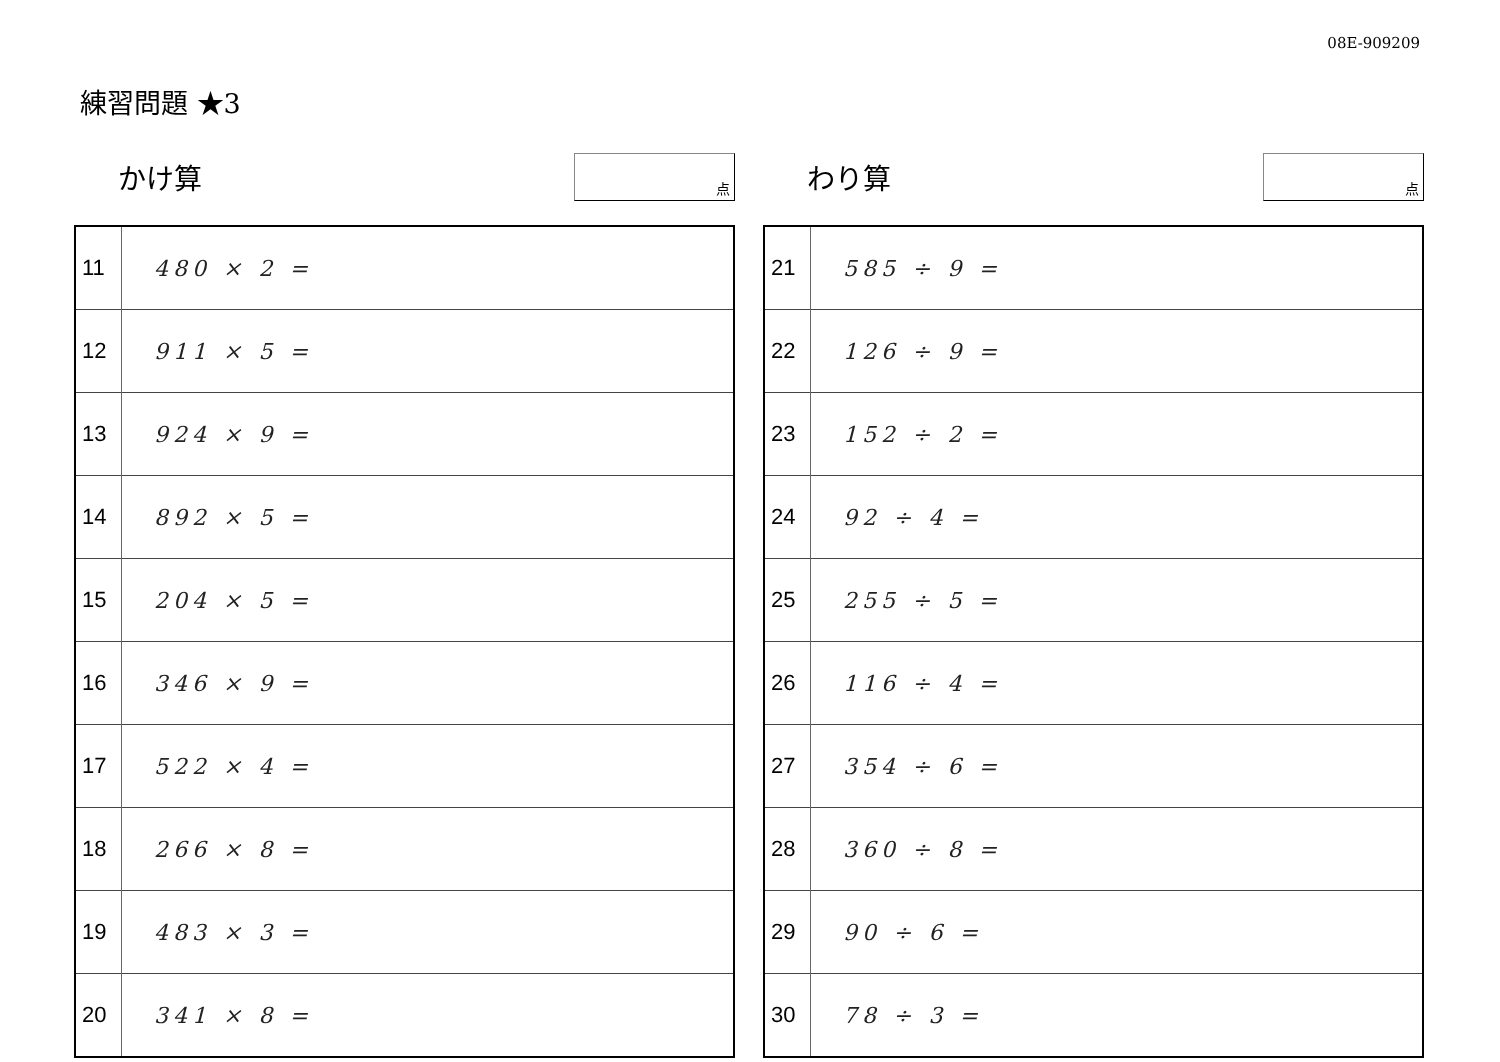08E-909209
練習問題 ★3
かけ算
点
| 11 | 480 × 2 = |
| 12 | 911 × 5 = |
| 13 | 924 × 9 = |
| 14 | 892 × 5 = |
| 15 | 204 × 5 = |
| 16 | 346 × 9 = |
| 17 | 522 × 4 = |
| 18 | 266 × 8 = |
| 19 | 483 × 3 = |
| 20 | 341 × 8 = |
わり算
点
| 21 | 585 ÷ 9 = |
| 22 | 126 ÷ 9 = |
| 23 | 152 ÷ 2 = |
| 24 | 92 ÷ 4 = |
| 25 | 255 ÷ 5 = |
| 26 | 116 ÷ 4 = |
| 27 | 354 ÷ 6 = |
| 28 | 360 ÷ 8 = |
| 29 | 90 ÷ 6 = |
| 30 | 78 ÷ 3 = |